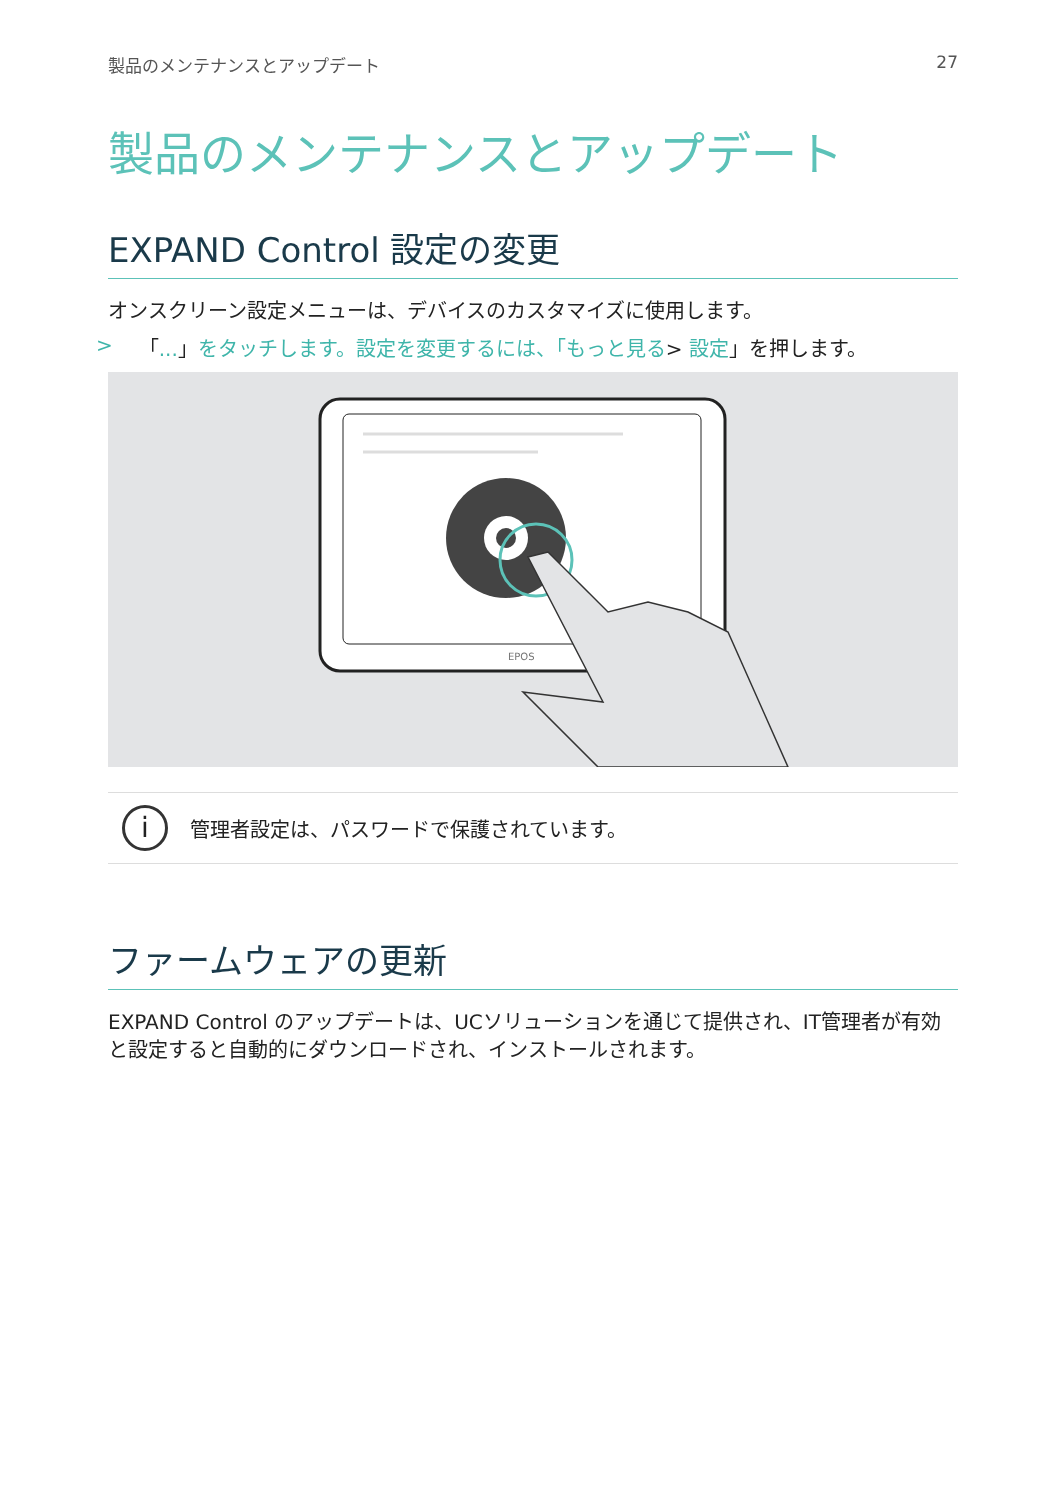製品のメンテナンスとアップデート 27
製品のメンテナンスとアップデート
EXPAND Control 設定の変更
オンスクリーン設定メニューは、デバイスのカスタマイズに使用します。
> 「...」をタッチします。設定を変更するには、「もっと見る> 設定」を押します。
EPOS
i
管理者設定は、パスワードで保護されています。
ファームウェアの更新
EXPAND Control のアップデートは、UCソリューションを通じて提供され、IT管理者が有効と設定すると自動的にダウンロードされ、インストールされます。